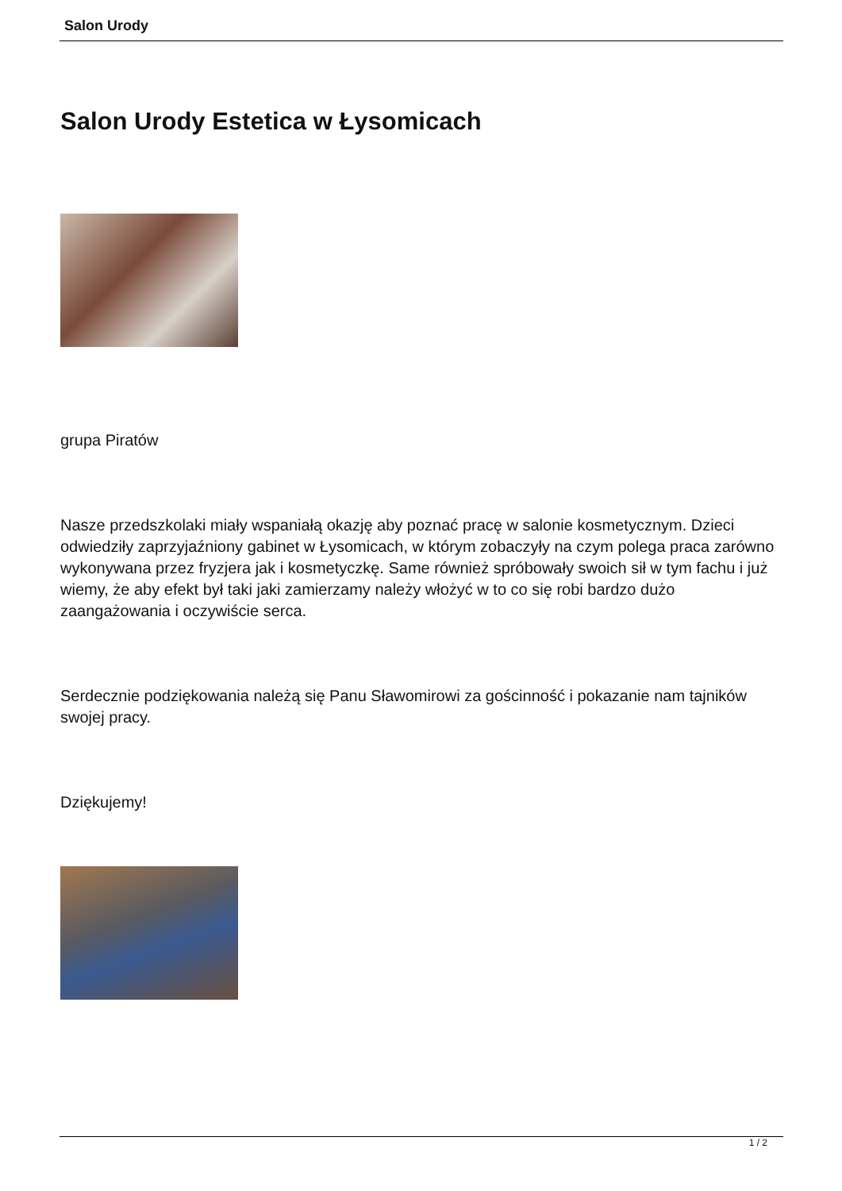Salon Urody
Salon Urody Estetica w Łysomicach
grupa Piratów
Nasze przedszkolaki miały wspaniałą okazję aby poznać pracę w salonie kosmetycznym. Dzieci odwiedziły zaprzyjaźniony gabinet w Łysomicach, w którym zobaczyły na czym polega praca zarówno wykonywana przez fryzjera jak i kosmetyczkę. Same również spróbowały swoich sił w tym fachu i już wiemy, że aby efekt był taki jaki zamierzamy należy włożyć w to co się robi bardzo dużo zaangażowania i oczywiście serca.
Serdecznie podziękowania należą się Panu Sławomirowi za gościnność i pokazanie nam tajników swojej pracy.
Dziękujemy!
1 / 2